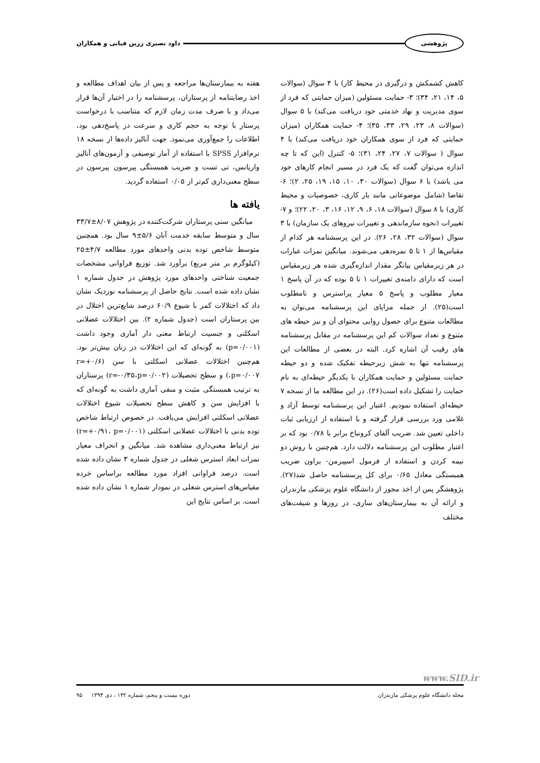پژوهشی داود نصیری زرین قبانی و همکاران
کاهش کشمکش و درگیری در محیط کار) با ۴ سوال (سوالات ۵، ۱۴، ۲۱، ۳۴)؛ ۳- حمایت مسئولین (میزان حمایتی که فرد از سوی مدیریت و نهاد خدمتی خود دریافت می‌کند) با ۵ سوال (سوالات ۸، ۲۳، ۲۹، ۳۳، ۳۵)؛ ۴- حمایت همکاران (میزان حمایتی که فرد از سوی همکاران خود دریافت می‌کند) با ۴ سوال ( سوالات ۷، ۲۷، ۲۴، ۳۱)؛ ۵- کنترل (این که تا چه اندازه می‌توان گفت که یک فرد در مسیر انجام کارهای خود می باشد) با ۶ سوال (سوالات ۳۰، ۱۰، ۱۵، ۱۹، ۲۵، ۲)؛ ۶- تقاضا (شامل موضوعاتی مانند بار کاری، خصوصیات و محیط کاری) با ۸ سوال (سوالات ۱۸، ۶، ۹، ۱۲، ۱۶، ۳، ۲۰، ۲۲)؛ و ۷- تغییرات (نحوه سازماندهی و تغییرات نیروهای یک سازمان) با ۳ سوال (سوالات ۳۲، ۲۸، ۲۶). در این پرسشنامه هر کدام از مقیاس‌ها از ۱ تا ۵ نمره‌دهی می‌شوند. میانگین نمرات عبارات در هر زیرمقیاس بیانگر مقدار اندازه‌گیری شده هر زیرمقیاس است که دارای دامنه‌ی تغییرات ۱ تا ۵ بوده که در آن پاسخ ۱ معیار مطلوب و پاسخ ۵ معیار پراسترس و نامطلوب است(۲۵). از جمله مزایای این پرسشنامه می‌توان به مطالعات متنوع برای حصول روایی محتوای آن و نیز حیطه های متنوع و تعداد سوالات کم این پرسشنامه در مقابل پرسشنامه های رقیب آن اشاره کرد. البته در بعضی از مطالعات این پرسشنامه تنها به شش زیرحیطه تفکیک شده و دو حیطه حمایت مسئولین و حمایت همکاران با یکدیگر حیطه‌ای به نام حمایت را تشکیل داده است(۲۶). در این مطالعه ما از نسخه ۷ حیطه‌ای استفاده نمودیم. اعتبار این پرسشنامه توسط آزاد و غلامی ورد بررسی قرار گرفته و با استفاده از ارزیابی ثبات داخلی تعیین شد. ضریب آلفای کرونباخ برابر با ۰/۷۸ بود که بر اعتبار مطلوب این پرسشنامه دلالت دارد. هم‌چنین با روش دو نیمه کردن و استفاده از فرمول اسپیرمن- براون ضریب همبستگی معادل ۰/۶۵ برای کل پرسشنامه حاصل شد(۲۷). پژوهشگر پس از اخذ مجوز از دانشگاه علوم پزشکی مازندران و ارائه آن به بیمارستان‌های ساری، در روزها و شیفت‌های مختلف
هفته به بیمارستان‌ها مراجعه و پس از بیان اهداف مطالعه و اخذ رضایتنامه از پرستاران، پرسشنامه را در اختیار آن‌ها قرار می‌داد و با صرف مدت زمان لازم که متناسب با درخواست پرستار با توجه به حجم کاری و سرعت در پاسخ‌دهی بود، اطلاعات را جمع‌آوری می‌نمود. جهت آنالیز داده‌ها از نسخه ۱۸ نرم‌افزار SPSS با استفاده از آمار توصیفی و آزمون‌های آنالیز واریانس، تی تست و ضریب همبستگی پیرسون پیرسون در سطح معنی‌داری کم‌تر از ۰/۰۵ استفاده گردید.
یافته ها
میانگین سنی پرستاران شرکت‌کننده در پژوهش ۸/۰۷±۳۳/۷ سال و متوسط سابقه خدمت آنان ۵/۶±۹ سال بود. همچنین متوسط شاخص توده بدنی واحدهای مورد مطالعه ۴/۷±۲۵ (کیلوگرم بر متر مربع) برآورد شد. توزیع فراوانی مشخصات جمعیت شناختی واحدهای مورد پژوهش در جدول شماره ۱ نشان داده شده است. نتایج حاصل از پرسشنامه نوردیک نشان داد که اختلالات کمر با شیوع ۶۰/۹ درصد شایع‌ترین اختلال در بین پرستاران است (جدول شماره ۲). بین اختلالات عضلانی اسکلتی و جنسیت ارتباط معنی دار آماری وجود داشت (p=۰/۰۰۱) به گونه‌ای که این اختلالات در زنان بیش‌تر بود. هم‌چنین اختلالات عضلانی اسکلتی با سن (r=+۰/۶ ،p=۰/۰۰۷) و سطح تحصیلات (r=-۰/۳۵،p=۰/۰۰۲) پرستاران به ترتیب همبستگی مثبت و منفی آماری داشت به گونه‌ای که با افزایش سن و کاهش سطح تحصیلات شیوع اختلالات عضلانی اسکلتی افزایش می‌یافت. در خصوص ارتباط شاخص توده بدنی با اختلالات عضلانی اسکلتی (r=+۰/۹۱، p=۰/۰۰۱) نیز ارتباط معنی‌داری مشاهده شد. میانگین و انحراف معیار نمرات ابعاد استرس شغلی در جدول شماره ۳ نشان داده شده است. درصد فراوانی افراد مورد مطالعه براساس خرده مقیاس‌های استرس شغلی در نمودار شماره ۱ نشان داده شده است. بر اساس نتایج این
www.SID.ir
مجله دانشگاه علوم پزشکی مازندران دوره بیست و پنجم، شماره ۱۳۲ ، دی ۱۳۹۴ ۹۵